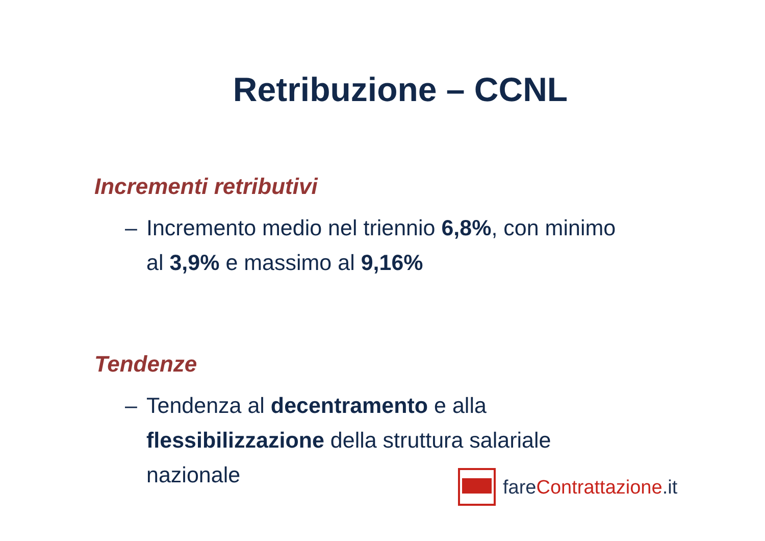Retribuzione – CCNL
Incrementi retributivi
– Incremento medio nel triennio 6,8%, con minimo al 3,9% e massimo al 9,16%
Tendenze
– Tendenza al decentramento e alla flessibilizzazione della struttura salariale nazionale
fareContrattazione.it